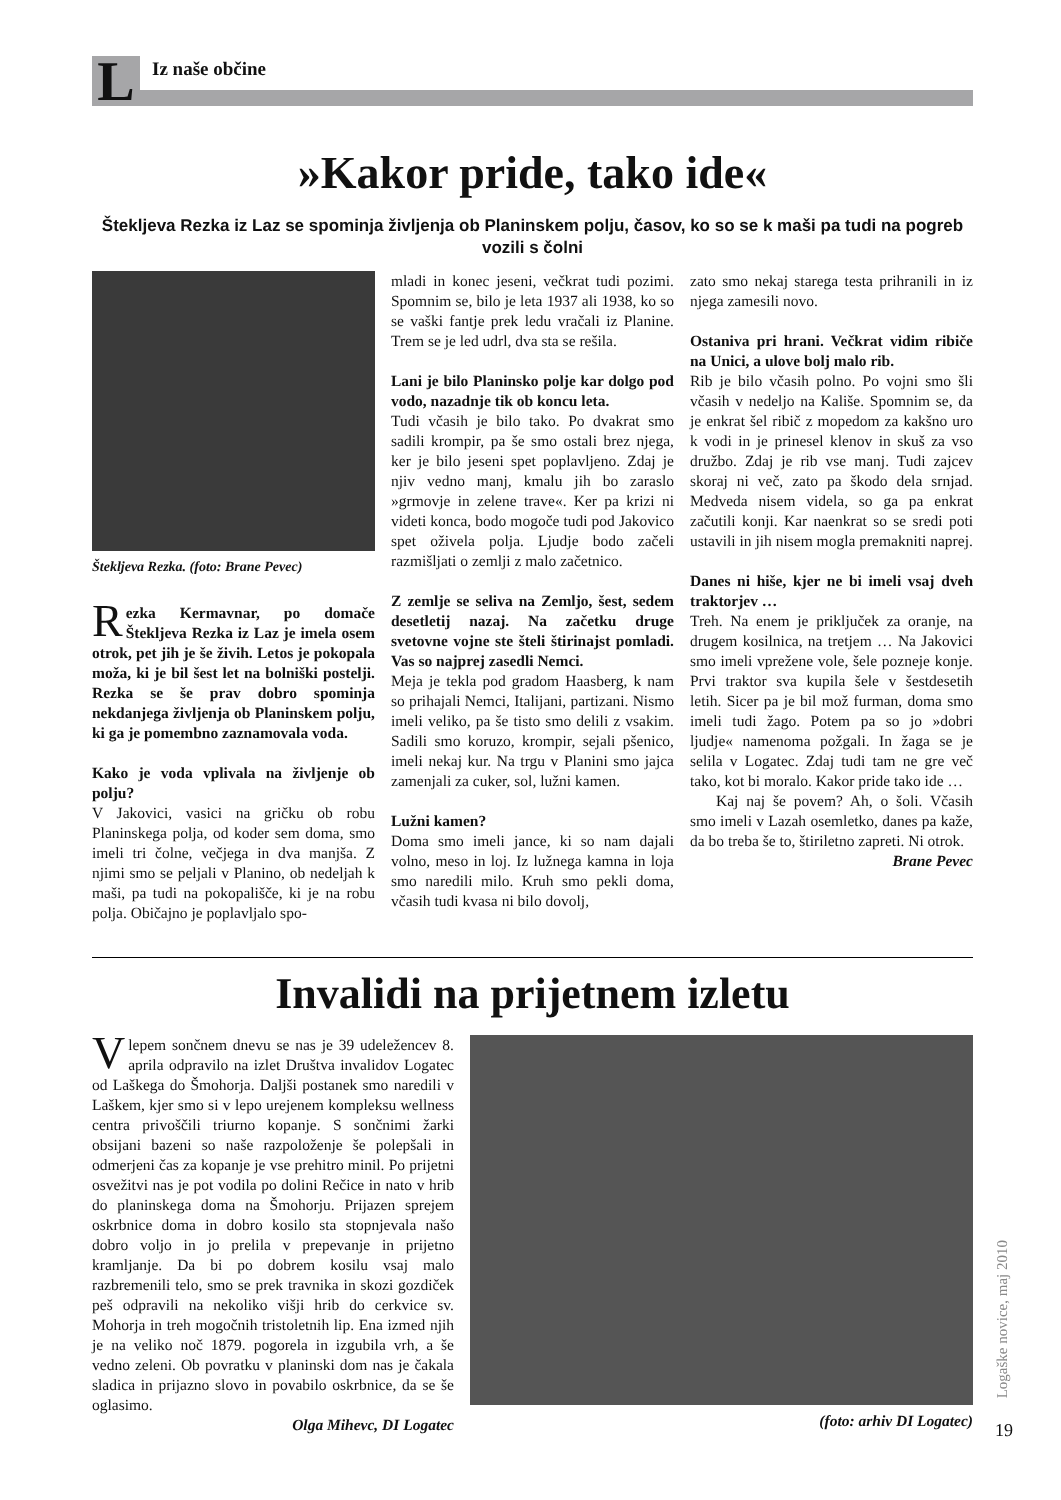L
Iz naše občine
»Kakor pride, tako ide«
Štekljeva Rezka iz Laz se spominja življenja ob Planinskem polju, časov, ko so se k maši pa tudi na pogreb vozili s čolni
Štekljeva Rezka. (foto: Brane Pevec)
Rezka Kermavnar, po domače Štekljeva Rezka iz Laz je imela osem otrok, pet jih je še živih. Letos je pokopala moža, ki je bil šest let na bolniški postelji. Rezka se še prav dobro spominja nekdanjega življenja ob Planinskem polju, ki ga je pomembno zaznamovala voda.
Kako je voda vplivala na življenje ob polju?
V Jakovici, vasici na gričku ob robu Planinskega polja, od koder sem doma, smo imeli tri čolne, večjega in dva manjša. Z njimi smo se peljali v Planino, ob nedeljah k maši, pa tudi na pokopališče, ki je na robu polja. Običajno je poplavljalo spo-
mladi in konec jeseni, večkrat tudi pozimi. Spomnim se, bilo je leta 1937 ali 1938, ko so se vaški fantje prek ledu vračali iz Planine. Trem se je led udrl, dva sta se rešila.
Lani je bilo Planinsko polje kar dolgo pod vodo, nazadnje tik ob koncu leta.
Tudi včasih je bilo tako. Po dvakrat smo sadili krompir, pa še smo ostali brez njega, ker je bilo jeseni spet poplavljeno. Zdaj je njiv vedno manj, kmalu jih bo zaraslo »grmovje in zelene trave«. Ker pa krizi ni videti konca, bodo mogoče tudi pod Jakovico spet oživela polja. Ljudje bodo začeli razmišljati o zemlji z malo začetnico.
Z zemlje se seliva na Zemljo, šest, sedem desetletij nazaj. Na začetku druge svetovne vojne ste šteli štirinajst pomladi. Vas so najprej zasedli Nemci.
Meja je tekla pod gradom Haasberg, k nam so prihajali Nemci, Italijani, partizani. Nismo imeli veliko, pa še tisto smo delili z vsakim. Sadili smo koruzo, krompir, sejali pšenico, imeli nekaj kur. Na trgu v Planini smo jajca zamenjali za cuker, sol, lužni kamen.
Lužni kamen?
Doma smo imeli jance, ki so nam dajali volno, meso in loj. Iz lužnega kamna in loja smo naredili milo. Kruh smo pekli doma, včasih tudi kvasa ni bilo dovolj,
zato smo nekaj starega testa prihranili in iz njega zamesili novo.
Ostaniva pri hrani. Večkrat vidim ribiče na Unici, a ulove bolj malo rib.
Rib je bilo včasih polno. Po vojni smo šli včasih v nedeljo na Kališe. Spomnim se, da je enkrat šel ribič z mopedom za kakšno uro k vodi in je prinesel klenov in skuš za vso družbo. Zdaj je rib vse manj. Tudi zajcev skoraj ni več, zato pa škodo dela srnjad. Medveda nisem videla, so ga pa enkrat začutili konji. Kar naenkrat so se sredi poti ustavili in jih nisem mogla premakniti naprej.
Danes ni hiše, kjer ne bi imeli vsaj dveh traktorjev …
Treh. Na enem je priključek za oranje, na drugem kosilnica, na tretjem … Na Jakovici smo imeli vprežene vole, šele pozneje konje. Prvi traktor sva kupila šele v šestdesetih letih. Sicer pa je bil mož furman, doma smo imeli tudi žago. Potem pa so jo »dobri ljudje« namenoma požgali. In žaga se je selila v Logatec. Zdaj tudi tam ne gre več tako, kot bi moralo. Kakor pride tako ide …
Kaj naj še povem? Ah, o šoli. Včasih smo imeli v Lazah osemletko, danes pa kaže, da bo treba še to, štiriletno zapreti. Ni otrok.
Brane Pevec
Invalidi na prijetnem izletu
V lepem sončnem dnevu se nas je 39 udeležencev 8. aprila odpravilo na izlet Društva invalidov Logatec od Laškega do Šmohorja. Daljši postanek smo naredili v Laškem, kjer smo si v lepo urejenem kompleksu wellness centra privoščili triurno kopanje. S sončnimi žarki obsijani bazeni so naše razpoloženje še polepšali in odmerjeni čas za kopanje je vse prehitro minil. Po prijetni osvežitvi nas je pot vodila po dolini Rečice in nato v hrib do planinskega doma na Šmohorju. Prijazen sprejem oskrbnice doma in dobro kosilo sta stopnjevala našo dobro voljo in jo prelila v prepevanje in prijetno kramljanje. Da bi po dobrem kosilu vsaj malo razbremenili telo, smo se prek travnika in skozi gozdiček peš odpravili na nekoliko višji hrib do cerkvice sv. Mohorja in treh mogočnih tristoletnih lip. Ena izmed njih je na veliko noč 1879. pogorela in izgubila vrh, a še vedno zeleni. Ob povratku v planinski dom nas je čakala sladica in prijazno slovo in povabilo oskrbnice, da se še oglasimo.
Olga Mihevc, DI Logatec
(foto: arhiv DI Logatec)
Logaške novice, maj 2010
19